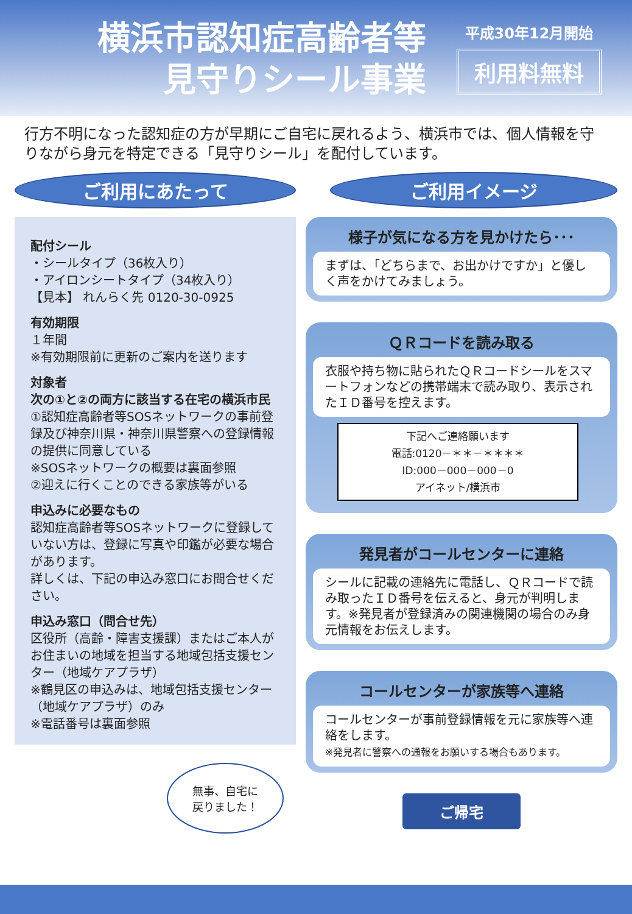横浜市認知症高齢者等
見守りシール事業
平成30年12月開始
利用料無料
行方不明になった認知症の方が早期にご自宅に戻れるよう、横浜市では、個人情報を守りながら身元を特定できる「見守りシール」を配付しています。
ご利用にあたって
配付シール
・シールタイプ（36枚入り）
・アイロンシートタイプ（34枚入り）
【見本】 れんらく先 0120-30-0925
有効期限
１年間
※有効期限前に更新のご案内を送ります
対象者
次の①と②の両方に該当する在宅の横浜市民
①認知症高齢者等SOSネットワークの事前登録及び神奈川県・神奈川県警察への登録情報の提供に同意している
※SOSネットワークの概要は裏面参照
②迎えに行くことのできる家族等がいる
申込みに必要なもの
認知症高齢者等SOSネットワークに登録していない方は、登録に写真や印鑑が必要な場合があります。
詳しくは、下記の申込み窓口にお問合せください。
申込み窓口（問合せ先）
区役所（高齢・障害支援課）またはご本人がお住まいの地域を担当する地域包括支援センター（地域ケアプラザ）
※鶴見区の申込みは、地域包括支援センター（地域ケアプラザ）のみ
※電話番号は裏面参照
無事、自宅に
戻りました！
ご利用イメージ
様子が気になる方を見かけたら･･･
まずは、「どちらまで、お出かけですか」と優しく声をかけてみましょう。
ＱＲコードを読み取る
衣服や持ち物に貼られたＱＲコードシールをスマートフォンなどの携帯端末で読み取り、表示されたＩＤ番号を控えます。
下記へご連絡願います
電話:0120－＊＊－＊＊＊＊
ID:000－000－000－0
アイネット/横浜市
発見者がコールセンターに連絡
シールに記載の連絡先に電話し、ＱＲコードで読み取ったＩＤ番号を伝えると、身元が判明します。※発見者が登録済みの関連機関の場合のみ身元情報をお伝えします。
コールセンターが家族等へ連絡
コールセンターが事前登録情報を元に家族等へ連絡をします。
※発見者に警察への通報をお願いする場合もあります。
ご帰宅